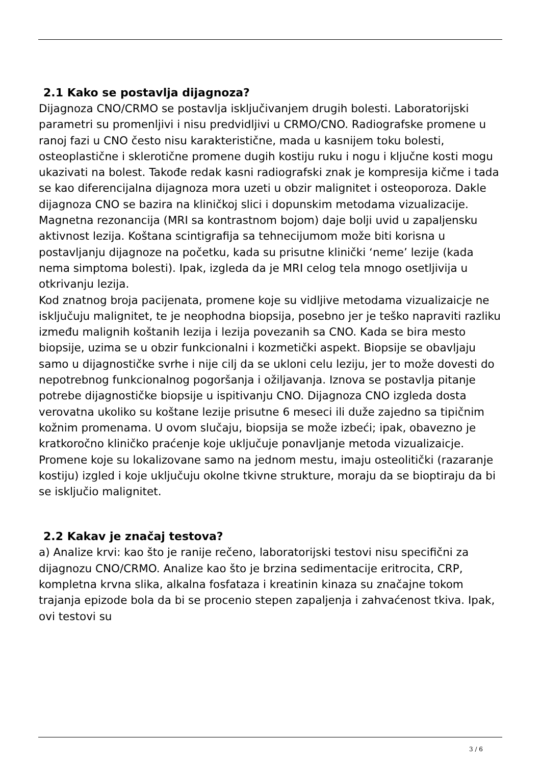2.1 Kako se postavlja dijagnoza?
Dijagnoza CNO/CRMO se postavlja isključivanjem drugih bolesti. Laboratorijski parametri su promenljivi i nisu predvidljivi u CRMO/CNO. Radiografske promene u ranoj fazi u CNO često nisu karakteristične, mada u kasnijem toku bolesti, osteoplastične i sklerotične promene dugih kostiju ruku i nogu i ključne kosti mogu ukazivati na bolest. Takođe redak kasni radiografski znak je kompresija kičme i tada se kao diferencijalna dijagnoza mora uzeti u obzir malignitet i osteoporoza. Dakle dijagnoza CNO se bazira na kliničkoj slici i dopunskim metodama vizualizacije.
Magnetna rezonancija (MRI sa kontrastnom bojom) daje bolji uvid u zapaljensku aktivnost lezija. Koštana scintigrafija sa tehnecijumom može biti korisna u postavljanju dijagnoze na početku, kada su prisutne klinički ‘neme’ lezije (kada nema simptoma bolesti). Ipak, izgleda da je MRI celog tela mnogo osetljivija u otkrivanju lezija.
Kod znatnog broja pacijenata, promene koje su vidljive metodama vizualizaicje ne isključuju malignitet, te je neophodna biopsija, posebno jer je teško napraviti razliku između malignih koštanih lezija i lezija povezanih sa CNO. Kada se bira mesto biopsije, uzima se u obzir funkcionalni i kozmetički aspekt. Biopsije se obavljaju samo u dijagnostičke svrhe i nije cilj da se ukloni celu leziju, jer to može dovesti do nepotrebnog funkcionalnog pogoršanja i ožiljavanja. Iznova se postavlja pitanje potrebe dijagnostičke biopsije u ispitivanju CNO. Dijagnoza CNO izgleda dosta verovatna ukoliko su koštane lezije prisutne 6 meseci ili duže zajedno sa tipičnim kožnim promenama. U ovom slučaju, biopsija se može izbeći; ipak, obavezno je kratkoročno kliničko praćenje koje uključuje ponavljanje metoda vizualizaicje. Promene koje su lokalizovane samo na jednom mestu, imaju osteolitički (razaranje kostiju) izgled i koje uključuju okolne tkivne strukture, moraju da se bioptiraju da bi se isključio malignitet.
2.2 Kakav je značaj testova?
a) Analize krvi: kao što je ranije rečeno, laboratorijski testovi nisu specifični za dijagnozu CNO/CRMO. Analize kao što je brzina sedimentacije eritrocita, CRP, kompletna krvna slika, alkalna fosfataza i kreatinin kinaza su značajne tokom trajanja epizode bola da bi se procenio stepen zapaljenja i zahvaćenost tkiva. Ipak, ovi testovi su
3 / 6